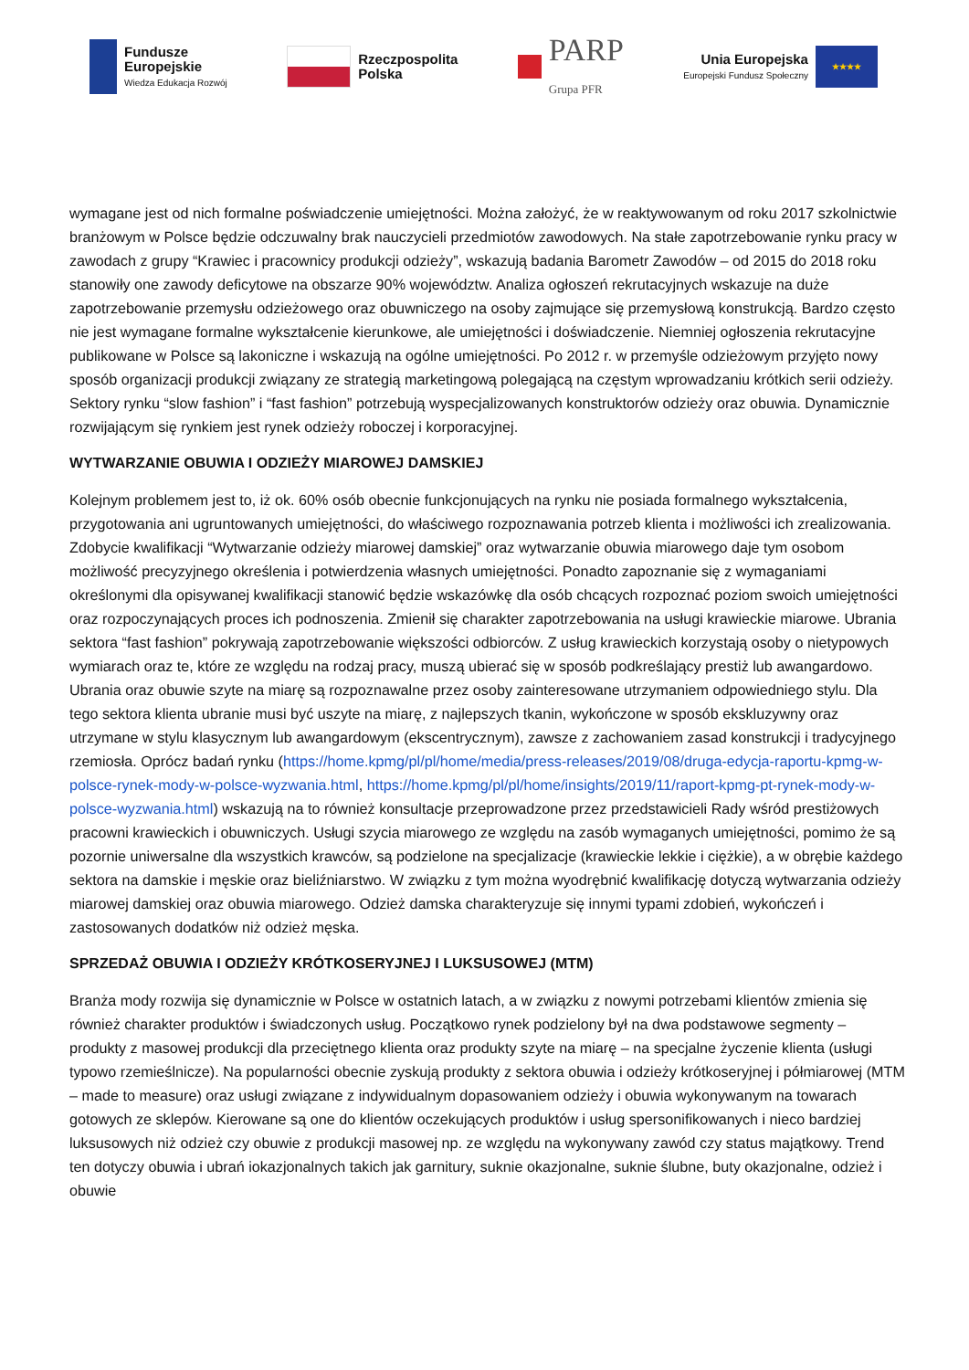Fundusze
Europejskie
Wiedza Edukacja Rozwój
Rzeczpospolita
Polska
PARP
Grupa PFR
Unia Europejska
Europejski Fundusz Społeczny
★★★★
wymagane jest od nich formalne poświadczenie umiejętności. Można założyć, że w reaktywowanym od roku 2017 szkolnictwie branżowym w Polsce będzie odczuwalny brak nauczycieli przedmiotów zawodowych. Na stałe zapotrzebowanie rynku pracy w zawodach z grupy “Krawiec i pracownicy produkcji odzieży”, wskazują badania Barometr Zawodów – od 2015 do 2018 roku stanowiły one zawody deficytowe na obszarze 90% województw. Analiza ogłoszeń rekrutacyjnych wskazuje na duże zapotrzebowanie przemysłu odzieżowego oraz obuwniczego na osoby zajmujące się przemysłową konstrukcją. Bardzo często nie jest wymagane formalne wykształcenie kierunkowe, ale umiejętności i doświadczenie. Niemniej ogłoszenia rekrutacyjne publikowane w Polsce są lakoniczne i wskazują na ogólne umiejętności. Po 2012 r. w przemyśle odzieżowym przyjęto nowy sposób organizacji produkcji związany ze strategią marketingową polegającą na częstym wprowadzaniu krótkich serii odzieży. Sektory rynku “slow fashion” i “fast fashion” potrzebują wyspecjalizowanych konstruktorów odzieży oraz obuwia. Dynamicznie rozwijającym się rynkiem jest rynek odzieży roboczej i korporacyjnej.
WYTWARZANIE OBUWIA I ODZIEŻY MIAROWEJ DAMSKIEJ
Kolejnym problemem jest to, iż ok. 60% osób obecnie funkcjonujących na rynku nie posiada formalnego wykształcenia, przygotowania ani ugruntowanych umiejętności, do właściwego rozpoznawania potrzeb klienta i możliwości ich zrealizowania. Zdobycie kwalifikacji “Wytwarzanie odzieży miarowej damskiej” oraz wytwarzanie obuwia miarowego daje tym osobom możliwość precyzyjnego określenia i potwierdzenia własnych umiejętności. Ponadto zapoznanie się z wymaganiami określonymi dla opisywanej kwalifikacji stanowić będzie wskazówkę dla osób chcących rozpoznać poziom swoich umiejętności oraz rozpoczynających proces ich podnoszenia. Zmienił się charakter zapotrzebowania na usługi krawieckie miarowe. Ubrania sektora “fast fashion” pokrywają zapotrzebowanie większości odbiorców. Z usług krawieckich korzystają osoby o nietypowych wymiarach oraz te, które ze względu na rodzaj pracy, muszą ubierać się w sposób podkreślający prestiż lub awangardowo. Ubrania oraz obuwie szyte na miarę są rozpoznawalne przez osoby zainteresowane utrzymaniem odpowiedniego stylu. Dla tego sektora klienta ubranie musi być uszyte na miarę, z najlepszych tkanin, wykończone w sposób ekskluzywny oraz utrzymane w stylu klasycznym lub awangardowym (ekscentrycznym), zawsze z zachowaniem zasad konstrukcji i tradycyjnego rzemiosła. Oprócz badań rynku (https://home.kpmg/pl/pl/home/media/press-releases/2019/08/druga-edycja-raportu-kpmg-w-polsce-rynek-mody-w-polsce-wyzwania.html, https://home.kpmg/pl/pl/home/insights/2019/11/raport-kpmg-pt-rynek-mody-w-polsce-wyzwania.html) wskazują na to również konsultacje przeprowadzone przez przedstawicieli Rady wśród prestiżowych pracowni krawieckich i obuwniczych. Usługi szycia miarowego ze względu na zasób wymaganych umiejętności, pomimo że są pozornie uniwersalne dla wszystkich krawców, są podzielone na specjalizacje (krawieckie lekkie i ciężkie), a w obrębie każdego sektora na damskie i męskie oraz bieliźniarstwo. W związku z tym można wyodrębnić kwalifikację dotyczą wytwarzania odzieży miarowej damskiej oraz obuwia miarowego. Odzież damska charakteryzuje się innymi typami zdobień, wykończeń i zastosowanych dodatków niż odzież męska.
SPRZEDAŻ OBUWIA I ODZIEŻY KRÓTKOSERYJNEJ I LUKSUSOWEJ (MTM)
Branża mody rozwija się dynamicznie w Polsce w ostatnich latach, a w związku z nowymi potrzebami klientów zmienia się również charakter produktów i świadczonych usług. Początkowo rynek podzielony był na dwa podstawowe segmenty – produkty z masowej produkcji dla przeciętnego klienta oraz produkty szyte na miarę – na specjalne życzenie klienta (usługi typowo rzemieślnicze). Na popularności obecnie zyskują produkty z sektora obuwia i odzieży krótkoseryjnej i półmiarowej (MTM – made to measure) oraz usługi związane z indywidualnym dopasowaniem odzieży i obuwia wykonywanym na towarach gotowych ze sklepów. Kierowane są one do klientów oczekujących produktów i usług spersonifikowanych i nieco bardziej luksusowych niż odzież czy obuwie z produkcji masowej np. ze względu na wykonywany zawód czy status majątkowy. Trend ten dotyczy obuwia i ubrań iokazjonalnych takich jak garnitury, suknie okazjonalne, suknie ślubne, buty okazjonalne, odzież i obuwie